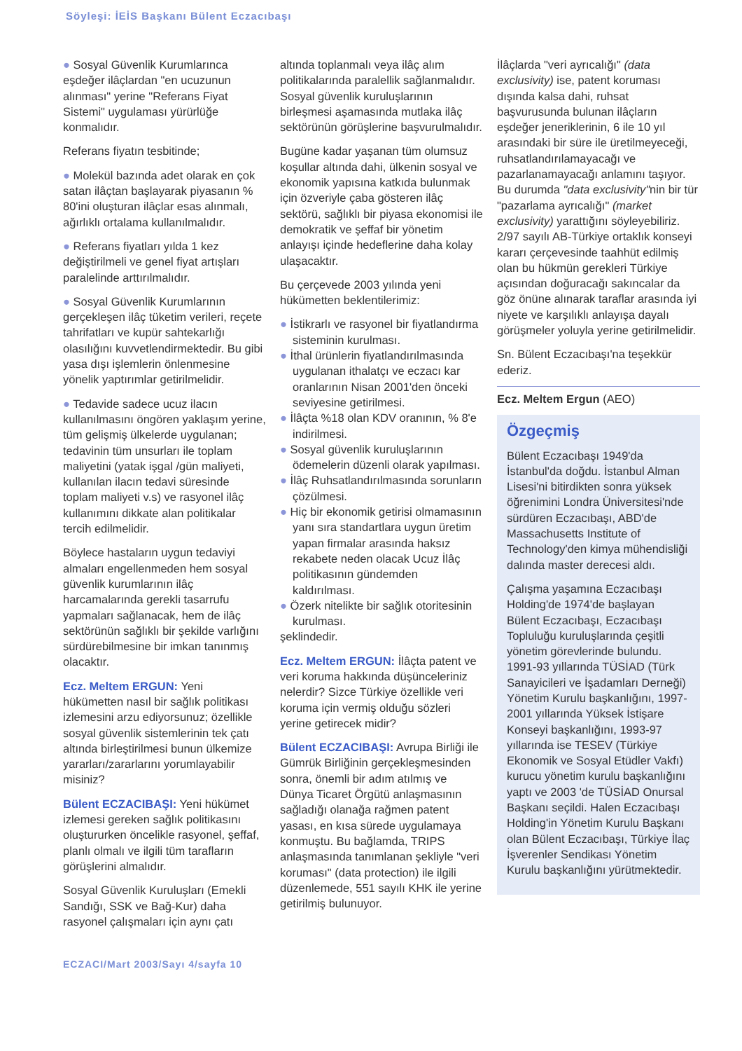Söyleşi: İEİS Başkanı Bülent Eczacıbaşı
● Sosyal Güvenlik Kurumlarınca eşdeğer ilâçlardan "en ucuzunun alınması" yerine "Referans Fiyat Sistemi" uygulaması yürürlüğe konmalıdır.
Referans fiyatın tesbitinde;
● Molekül bazında adet olarak en çok satan ilâçtan başlayarak piyasanın % 80'ini oluşturan ilâçlar esas alınmalı, ağırlıklı ortalama kullanılmalıdır.
● Referans fiyatları yılda 1 kez değiştirilmeli ve genel fiyat artışları paralelinde arttırılmalıdır.
● Sosyal Güvenlik Kurumlarının gerçekleşen ilâç tüketim verileri, reçete tahrifatları ve kupür sahtekarlığı olasılığını kuvvetlendirmektedir. Bu gibi yasa dışı işlemlerin önlenmesine yönelik yaptırımlar getirilmelidir.
● Tedavide sadece ucuz ilacın kullanılmasını öngören yaklaşım yerine, tüm gelişmiş ülkelerde uygulanan; tedavinin tüm unsurları ile toplam maliyetini (yatak işgal /gün maliyeti, kullanılan ilacın tedavi süresinde toplam maliyeti v.s) ve rasyonel ilâç kullanımını dikkate alan politikalar tercih edilmelidir.
Böylece hastaların uygun tedaviyi almaları engellenmeden hem sosyal güvenlik kurumlarının ilâç harcamalarında gerekli tasarrufu yapmaları sağlanacak, hem de ilâç sektörünün sağlıklı bir şekilde varlığını sürdürebilmesine bir imkan tanınmış olacaktır.
Ecz. Meltem ERGUN: Yeni hükümetten nasıl bir sağlık politikası izlemesini arzu ediyorsunuz; özellikle sosyal güvenlik sistemlerinin tek çatı altında birleştirilmesi bunun ülkemize yararları/zararlarını yorumlayabilir misiniz?
Bülent ECZACIBAŞI: Yeni hükümet izlemesi gereken sağlık politikasını oluştururken öncelikle rasyonel, şeffaf, planlı olmalı ve ilgili tüm tarafların görüşlerini almalıdır.
Sosyal Güvenlik Kuruluşları (Emekli Sandığı, SSK ve Bağ-Kur) daha rasyonel çalışmaları için aynı çatı
altında toplanmalı veya ilâç alım politikalarında paralellik sağlanmalıdır. Sosyal güvenlik kuruluşlarının birleşmesi aşamasında mutlaka ilâç sektörünün görüşlerine başvurulmalıdır.
Bugüne kadar yaşanan tüm olumsuz koşullar altında dahi, ülkenin sosyal ve ekonomik yapısına katkıda bulunmak için özveriyle çaba gösteren ilâç sektörü, sağlıklı bir piyasa ekonomisi ile demokratik ve şeffaf bir yönetim anlayışı içinde hedeflerine daha kolay ulaşacaktır.
Bu çerçevede 2003 yılında yeni hükümetten beklentilerimiz:
● İstikrarlı ve rasyonel bir fiyatlandırma sisteminin kurulması.
● İthal ürünlerin fiyatlandırılmasında uygulanan ithalatçı ve eczacı kar oranlarının Nisan 2001'den önceki seviyesine getirilmesi.
● İlâçta %18 olan KDV oranının, % 8'e indirilmesi.
● Sosyal güvenlik kuruluşlarının ödemelerin düzenli olarak yapılması.
● İlâç Ruhsatlandırılmasında sorunların çözülmesi.
● Hiç bir ekonomik getirisi olmamasının yanı sıra standartlara uygun üretim yapan firmalar arasında haksız rekabete neden olacak Ucuz İlâç politikasının gündemden kaldırılması.
● Özerk nitelikte bir sağlık otoritesinin kurulması.
şeklindedir.
Ecz. Meltem ERGUN: İlâçta patent ve veri koruma hakkında düşünceleriniz nelerdir? Sizce Türkiye özellikle veri koruma için vermiş olduğu sözleri yerine getirecek midir?
Bülent ECZACIBAŞI: Avrupa Birliği ile Gümrük Birliğinin gerçekleşmesinden sonra, önemli bir adım atılmış ve Dünya Ticaret Örgütü anlaşmasının sağladığı olanağa rağmen patent yasası, en kısa sürede uygulamaya konmuştu. Bu bağlamda, TRIPS anlaşmasında tanımlanan şekliyle "veri koruması" (data protection) ile ilgili düzenlemede, 551 sayılı KHK ile yerine getirilmiş bulunuyor.
İlâçlarda "veri ayrıcalığı" (data exclusivity) ise, patent koruması dışında kalsa dahi, ruhsat başvurusunda bulunan ilâçların eşdeğer jeneriklerinin, 6 ile 10 yıl arasındaki bir süre ile üretilmeyeceği, ruhsatlandırılamayacağı ve pazarlanamayacağı anlamını taşıyor. Bu durumda "data exclusivity"nin bir tür "pazarlama ayrıcalığı" (market exclusivity) yarattığını söyleyebiliriz. 2/97 sayılı AB-Türkiye ortaklık konseyi kararı çerçevesinde taahhüt edilmiş olan bu hükmün gerekleri Türkiye açısından doğuracağı sakıncalar da göz önüne alınarak taraflar arasında iyi niyete ve karşılıklı anlayışa dayalı görüşmeler yoluyla yerine getirilmelidir.
Sn. Bülent Eczacıbaşı'na teşekkür ederiz.
Ecz. Meltem Ergun (AEO)
Özgeçmiş
Bülent Eczacıbaşı 1949'da İstanbul'da doğdu. İstanbul Alman Lisesi'ni bitirdikten sonra yüksek öğrenimini Londra Üniversitesi'nde sürdüren Eczacıbaşı, ABD'de Massachusetts Institute of Technology'den kimya mühendisliği dalında master derecesi aldı.
Çalışma yaşamına Eczacıbaşı Holding'de 1974'de başlayan Bülent Eczacıbaşı, Eczacıbaşı Topluluğu kuruluşlarında çeşitli yönetim görevlerinde bulundu. 1991-93 yıllarında TÜSİAD (Türk Sanayicileri ve İşadamları Derneği) Yönetim Kurulu başkanlığını, 1997-2001 yıllarında Yüksek İstişare Konseyi başkanlığını, 1993-97 yıllarında ise TESEV (Türkiye Ekonomik ve Sosyal Etüdler Vakfı) kurucu yönetim kurulu başkanlığını yaptı ve 2003 'de TÜSİAD Onursal Başkanı seçildi. Halen Eczacıbaşı Holding'in Yönetim Kurulu Başkanı olan Bülent Eczacıbaşı, Türkiye İlaç İşverenler Sendikası Yönetim Kurulu başkanlığını yürütmektedir.
ECZACI/Mart 2003/Sayı 4/sayfa 10